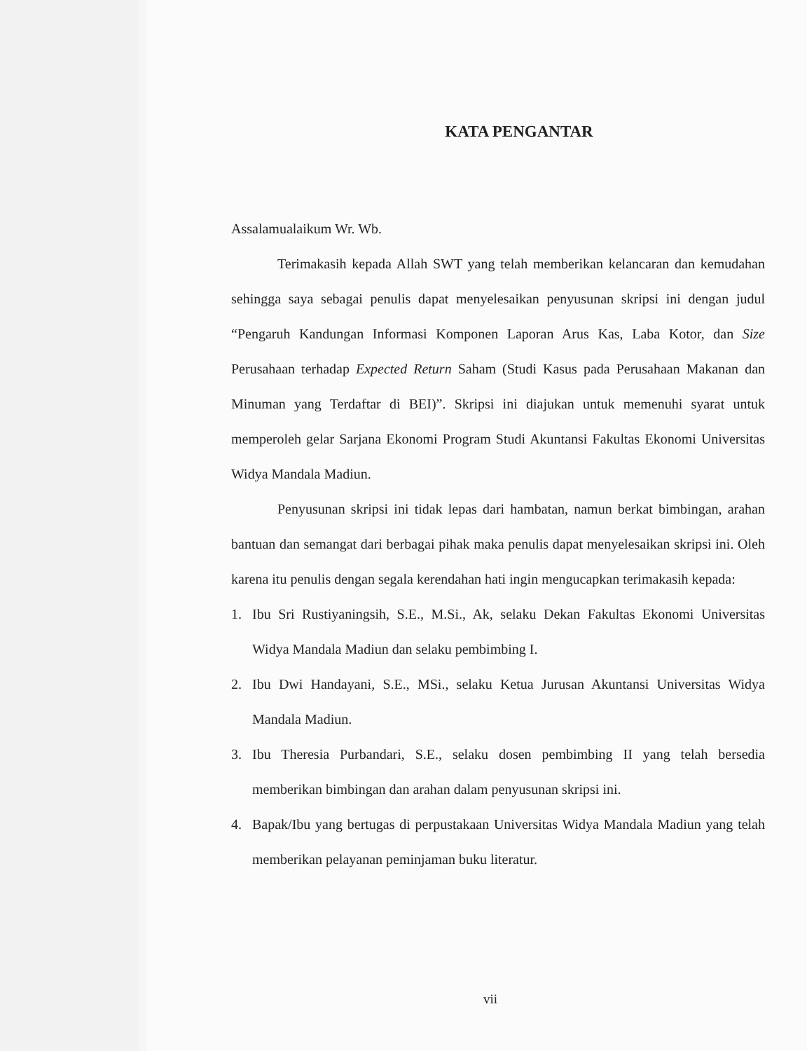KATA PENGANTAR
Assalamualaikum Wr. Wb.
Terimakasih kepada Allah SWT yang telah memberikan kelancaran dan kemudahan sehingga saya sebagai penulis dapat menyelesaikan penyusunan skripsi ini dengan judul “Pengaruh Kandungan Informasi Komponen Laporan Arus Kas, Laba Kotor, dan Size Perusahaan terhadap Expected Return Saham (Studi Kasus pada Perusahaan Makanan dan Minuman yang Terdaftar di BEI)”. Skripsi ini diajukan untuk memenuhi syarat untuk memperoleh gelar Sarjana Ekonomi Program Studi Akuntansi Fakultas Ekonomi Universitas Widya Mandala Madiun.
Penyusunan skripsi ini tidak lepas dari hambatan, namun berkat bimbingan, arahan bantuan dan semangat dari berbagai pihak maka penulis dapat menyelesaikan skripsi ini. Oleh karena itu penulis dengan segala kerendahan hati ingin mengucapkan terimakasih kepada:
1. Ibu Sri Rustiyaningsih, S.E., M.Si., Ak, selaku Dekan Fakultas Ekonomi Universitas Widya Mandala Madiun dan selaku pembimbing I.
2. Ibu Dwi Handayani, S.E., MSi., selaku Ketua Jurusan Akuntansi Universitas Widya Mandala Madiun.
3. Ibu Theresia Purbandari, S.E., selaku dosen pembimbing II yang telah bersedia memberikan bimbingan dan arahan dalam penyusunan skripsi ini.
4. Bapak/Ibu yang bertugas di perpustakaan Universitas Widya Mandala Madiun yang telah memberikan pelayanan peminjaman buku literatur.
vii